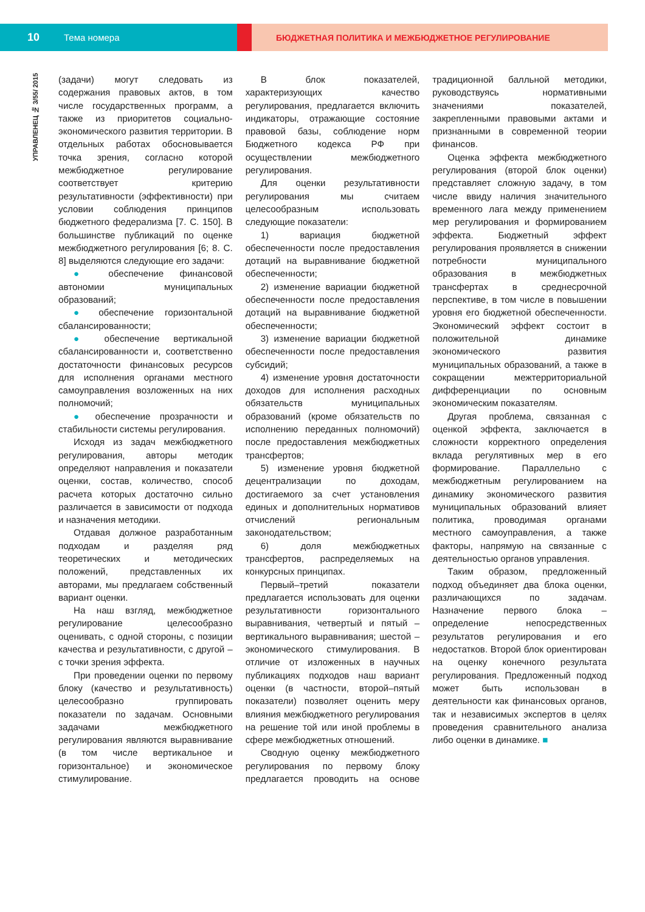10 Тема номера БЮДЖЕТНАЯ ПОЛИТИКА И МЕЖБЮДЖЕТНОЕ РЕГУЛИРОВАНИЕ
УПРАВЛЕНЕЦ № 3/55/ 2015
(задачи) могут следовать из содержания правовых актов, в том числе государственных программ, а также из приоритетов социально-экономического развития территории. В отдельных работах обосновывается точка зрения, согласно которой межбюджетное регулирование соответствует критерию результативности (эффективности) при условии соблюдения принципов бюджетного федерализма [7. С. 150]. В большинстве публикаций по оценке межбюджетного регулирования [6; 8. С. 8] выделяются следующие его задачи:
● обеспечение финансовой автономии муниципальных образований;
● обеспечение горизонтальной сбалансированности;
● обеспечение вертикальной сбалансированности и, соответственно достаточности финансовых ресурсов для исполнения органами местного самоуправления возложенных на них полномочий;
● обеспечение прозрачности и стабильности системы регулирования.
Исходя из задач межбюджетного регулирования, авторы методик определяют направления и показатели оценки, состав, количество, способ расчета которых достаточно сильно различается в зависимости от подхода и назначения методики.
Отдавая должное разработанным подходам и разделяя ряд теоретических и методических положений, представленных их авторами, мы предлагаем собственный вариант оценки.
На наш взгляд, межбюджетное регулирование целесообразно оценивать, с одной стороны, с позиции качества и результативности, с другой – с точки зрения эффекта.
При проведении оценки по первому блоку (качество и результативность) целесообразно группировать показатели по задачам. Основными задачами межбюджетного регулирования являются выравнивание (в том числе вертикальное и горизонтальное) и экономическое стимулирование.
В блок показателей, характеризующих качество регулирования, предлагается включить индикаторы, отражающие состояние правовой базы, соблюдение норм Бюджетного кодекса РФ при осуществлении межбюджетного регулирования.
Для оценки результативности регулирования мы считаем целесообразным использовать следующие показатели:
1) вариация бюджетной обеспеченности после предоставления дотаций на выравнивание бюджетной обеспеченности;
2) изменение вариации бюджетной обеспеченности после предоставления дотаций на выравнивание бюджетной обеспеченности;
3) изменение вариации бюджетной обеспеченности после предоставления субсидий;
4) изменение уровня достаточности доходов для исполнения расходных обязательств муниципальных образований (кроме обязательств по исполнению переданных полномочий) после предоставления межбюджетных трансфертов;
5) изменение уровня бюджетной децентрализации по доходам, достигаемого за счет установления единых и дополнительных нормативов отчислений региональным законодательством;
6) доля межбюджетных трансфертов, распределяемых на конкурсных принципах.
Первый–третий показатели предлагается использовать для оценки результативности горизонтального выравнивания, четвертый и пятый – вертикального выравнивания; шестой – экономического стимулирования. В отличие от изложенных в научных публикациях подходов наш вариант оценки (в частности, второй–пятый показатели) позволяет оценить меру влияния межбюджетного регулирования на решение той или иной проблемы в сфере межбюджетных отношений.
Сводную оценку межбюджетного регулирования по первому блоку предлагается проводить на основе традиционной балльной методики, руководствуясь нормативными значениями показателей, закрепленными правовыми актами и признанными в современной теории финансов.
Оценка эффекта межбюджетного регулирования (второй блок оценки) представляет сложную задачу, в том числе ввиду наличия значительного временного лага между применением мер регулирования и формированием эффекта. Бюджетный эффект регулирования проявляется в снижении потребности муниципального образования в межбюджетных трансфертах в среднесрочной перспективе, в том числе в повышении уровня его бюджетной обеспеченности. Экономический эффект состоит в положительной динамике экономического развития муниципальных образований, а также в сокращении межтерриториальной дифференциации по основным экономическим показателям.
Другая проблема, связанная с оценкой эффекта, заключается в сложности корректного определения вклада регулятивных мер в его формирование. Параллельно с межбюджетным регулированием на динамику экономического развития муниципальных образований влияет политика, проводимая органами местного самоуправления, а также факторы, напрямую на связанные с деятельностью органов управления.
Таким образом, предложенный подход объединяет два блока оценки, различающихся по задачам. Назначение первого блока – определение непосредственных результатов регулирования и его недостатков. Второй блок ориентирован на оценку конечного результата регулирования. Предложенный подход может быть использован в деятельности как финансовых органов, так и независимых экспертов в целях проведения сравнительного анализа либо оценки в динамике. ■